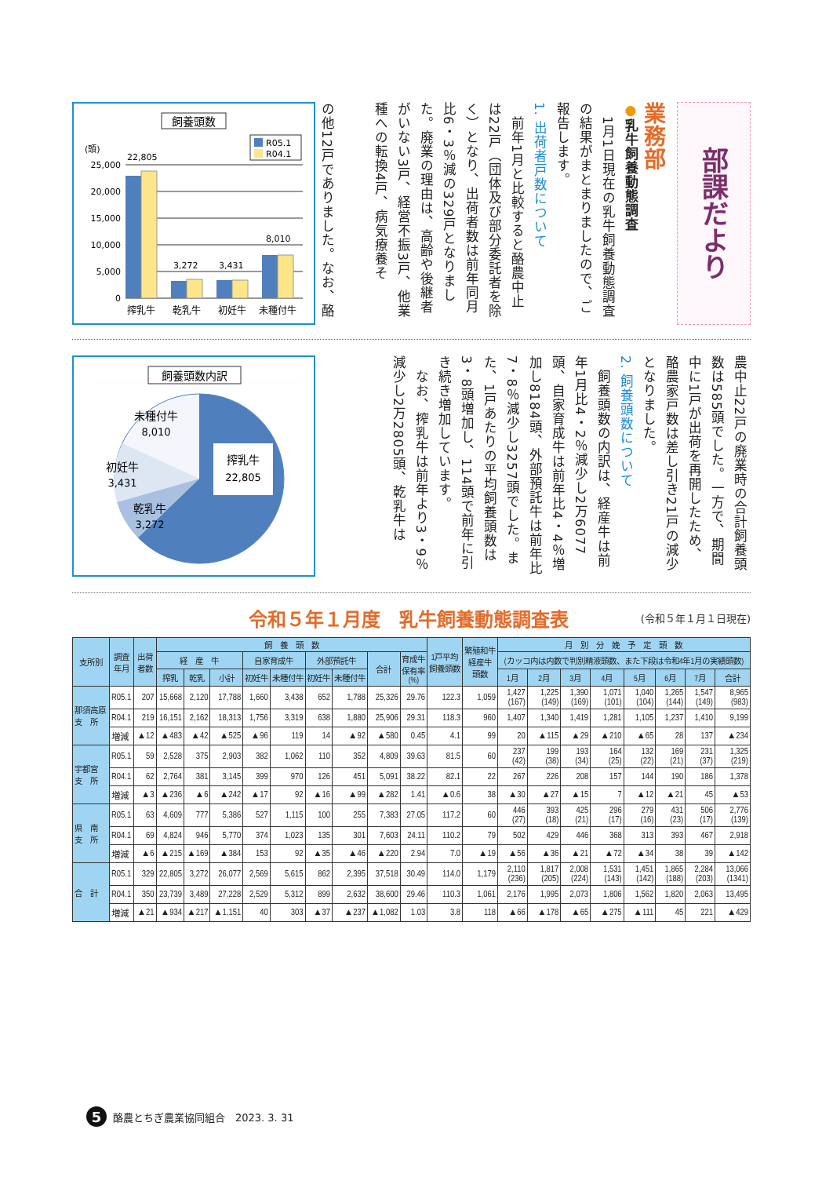飼養頭数
R05.1
R04.1
(頭)
25,000
20,000
15,000
10,000
5,000
0
22,805
3,272
3,431
8,010
搾乳牛
乾乳牛
初妊牛
未種付牛
の他12戸でありました。なお、酪
業務部
●乳牛飼養動態調査
　1月1日現在の乳牛飼養動態調査の結果がまとまりましたので、ご報告します。
1. 出荷者戸数について
　前年1月と比較すると酪農中止は22戸（団体及び部分委託者を除く）となり、出荷者数は前年同月比6・3％減の329戸となりました。廃業の理由は、高齢や後継者がいない3戸、経営不振3戸、他業種への転換4戸、病気療養そ
部課だより
飼養頭数内訳
搾乳牛
22,805
未種付牛
8,010
初妊牛
3,431
乾乳牛
3,272
農中止22戸の廃業時の合計飼養頭数は585頭でした。一方で、期間中に1戸が出荷を再開したため、酪農家戸数は差し引き21戸の減少となりました。
2. 飼養頭数について
　飼養頭数の内訳は、経産牛は前年1月比4・2％減少し2万6077頭、自家育成牛は前年比4・4％増加し8184頭、外部預託牛は前年比7・8％減少し3257頭でした。また、1戸あたりの平均飼養頭数は3・8頭増加し、114頭で前年に引き続き増加しています。
　なお、搾乳牛は前年より3・9％減少し2万2805頭、乾乳牛は
令和５年１月度　乳牛飼養動態調査表 (令和５年１月１日現在)
| 支所別 | 調査 年月 | 出荷 者数 | 飼 養 頭 数 | | | | | | | | | 1戸平均 飼養頭数 | 繁殖和牛 経産牛 頭数 | 月 別 分 娩 予 定 頭 数 | | | | | | | |
| --- | --- | --- | --- | --- | --- | --- | --- | --- | --- | --- | --- | --- | --- | --- | --- | --- | --- | --- | --- | --- | --- |
| | | | 経 産 牛 | | | 自家育成牛 | | 外部預託牛 | | 合計 | 育成牛 保有率 (%) | | | (カッコ内は内数で判別精液頭数、また下段は令和4年1月の実績頭数) | | | | | | | |
| | | | 搾乳 | 乾乳 | 小計 | 初妊牛 | 未種付牛 | 初妊牛 | 未種付牛 | | | | | 1月 | 2月 | 3月 | 4月 | 5月 | 6月 | 7月 | 合計 |
| 那須高原 支 所 | R05.1 | 207 | 15,668 | 2,120 | 17,788 | 1,660 | 3,438 | 652 | 1,788 | 25,326 | 29.76 | 122.3 | 1,059 | 1,427 (167) | 1,225 (149) | 1,390 (169) | 1,071 (101) | 1,040 (104) | 1,265 (144) | 1,547 (149) | 8,965 (983) |
| | R04.1 | 219 | 16,151 | 2,162 | 18,313 | 1,756 | 3,319 | 638 | 1,880 | 25,906 | 29.31 | 118.3 | 960 | 1,407 | 1,340 | 1,419 | 1,281 | 1,105 | 1,237 | 1,410 | 9,199 |
| | 増減 | ▲12 | ▲483 | ▲42 | ▲525 | ▲96 | 119 | 14 | ▲92 | ▲580 | 0.45 | 4.1 | 99 | 20 | ▲115 | ▲29 | ▲210 | ▲65 | 28 | 137 | ▲234 |
| 宇都宮 支 所 | R05.1 | 59 | 2,528 | 375 | 2,903 | 382 | 1,062 | 110 | 352 | 4,809 | 39.63 | 81.5 | 60 | 237 (42) | 199 (38) | 193 (34) | 164 (25) | 132 (22) | 169 (21) | 231 (37) | 1,325 (219) |
| | R04.1 | 62 | 2,764 | 381 | 3,145 | 399 | 970 | 126 | 451 | 5,091 | 38.22 | 82.1 | 22 | 267 | 226 | 208 | 157 | 144 | 190 | 186 | 1,378 |
| | 増減 | ▲3 | ▲236 | ▲6 | ▲242 | ▲17 | 92 | ▲16 | ▲99 | ▲282 | 1.41 | ▲0.6 | 38 | ▲30 | ▲27 | ▲15 | 7 | ▲12 | ▲21 | 45 | ▲53 |
| 県 南 支 所 | R05.1 | 63 | 4,609 | 777 | 5,386 | 527 | 1,115 | 100 | 255 | 7,383 | 27.05 | 117.2 | 60 | 446 (27) | 393 (18) | 425 (21) | 296 (17) | 279 (16) | 431 (23) | 506 (17) | 2,776 (139) |
| | R04.1 | 69 | 4,824 | 946 | 5,770 | 374 | 1,023 | 135 | 301 | 7,603 | 24.11 | 110.2 | 79 | 502 | 429 | 446 | 368 | 313 | 393 | 467 | 2,918 |
| | 増減 | ▲6 | ▲215 | ▲169 | ▲384 | 153 | 92 | ▲35 | ▲46 | ▲220 | 2.94 | 7.0 | ▲19 | ▲56 | ▲36 | ▲21 | ▲72 | ▲34 | 38 | 39 | ▲142 |
| 合 計 | R05.1 | 329 | 22,805 | 3,272 | 26,077 | 2,569 | 5,615 | 862 | 2,395 | 37,518 | 30.49 | 114.0 | 1,179 | 2,110 (236) | 1,817 (205) | 2,008 (224) | 1,531 (143) | 1,451 (142) | 1,865 (188) | 2,284 (203) | 13,066 (1341) |
| | R04.1 | 350 | 23,739 | 3,489 | 27,228 | 2,529 | 5,312 | 899 | 2,632 | 38,600 | 29.46 | 110.3 | 1,061 | 2,176 | 1,995 | 2,073 | 1,806 | 1,562 | 1,820 | 2,063 | 13,495 |
| | 増減 | ▲21 | ▲934 | ▲217 | ▲1,151 | 40 | 303 | ▲37 | ▲237 | ▲1,082 | 1.03 | 3.8 | 118 | ▲66 | ▲178 | ▲65 | ▲275 | ▲111 | 45 | 221 | ▲429 |
5
酪農とちぎ農業協同組合　2023. 3. 31